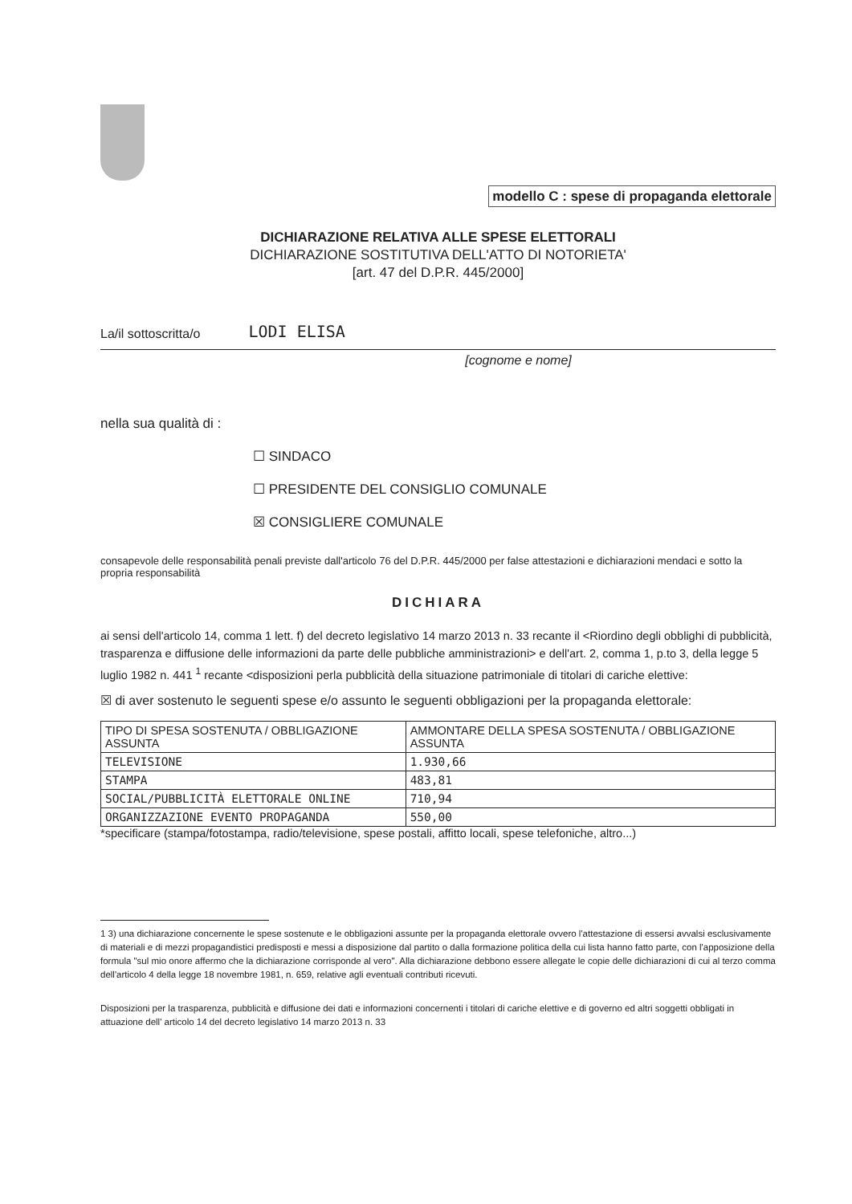modello C : spese di propaganda elettorale
DICHIARAZIONE RELATIVA ALLE SPESE ELETTORALI
DICHIARAZIONE SOSTITUTIVA DELL'ATTO DI NOTORIETA'
[art. 47 del D.P.R. 445/2000]
La/il sottoscritta/o LODI ELISA
[cognome e nome]
nella sua qualità di :
☐ SINDACO
☐ PRESIDENTE DEL CONSIGLIO COMUNALE
☒ CONSIGLIERE COMUNALE
consapevole delle responsabilità penali previste dall'articolo 76 del D.P.R. 445/2000 per false attestazioni e dichiarazioni mendaci e sotto la propria responsabilità
DICHIARA
ai sensi dell'articolo 14, comma 1 lett. f) del decreto legislativo 14 marzo 2013 n. 33 recante il <Riordino degli obblighi di pubblicità, trasparenza e diffusione delle informazioni da parte delle pubbliche amministrazioni> e dell'art. 2, comma 1, p.to 3, della legge 5 luglio 1982 n. 441 <sup>1</sup> recante <disposizioni perla pubblicità della situazione patrimoniale di titolari di cariche elettive:
☒ di aver sostenuto le seguenti spese e/o assunto le seguenti obbligazioni per la propaganda elettorale:
| TIPO DI SPESA SOSTENUTA / OBBLIGAZIONE ASSUNTA | AMMONTARE DELLA SPESA SOSTENUTA / OBBLIGAZIONE ASSUNTA |
| --- | --- |
| TELEVISIONE | 1.930,66 |
| STAMPA | 483,81 |
| SOCIAL/PUBBLICITÀ ELETTORALE ONLINE | 710,94 |
| ORGANIZZAZIONE EVENTO PROPAGANDA | 550,00 |
*specificare (stampa/fotostampa, radio/televisione, spese postali, affitto locali, spese telefoniche, altro...)
1 3) una dichiarazione concernente le spese sostenute e le obbligazioni assunte per la propaganda elettorale ovvero l'attestazione di essersi avvalsi esclusivamente di materiali e di mezzi propagandistici predisposti e messi a disposizione dal partito o dalla formazione politica della cui lista hanno fatto parte, con l'apposizione della formula "sul mio onore affermo che la dichiarazione corrisponde al vero". Alla dichiarazione debbono essere allegate le copie delle dichiarazioni di cui al terzo comma dell'articolo 4 della legge 18 novembre 1981, n. 659, relative agli eventuali contributi ricevuti.
Disposizioni per la trasparenza, pubblicità e diffusione dei dati e informazioni concernenti i titolari di cariche elettive e di governo ed altri soggetti obbligati in attuazione dell' articolo 14 del decreto legislativo 14 marzo 2013 n. 33